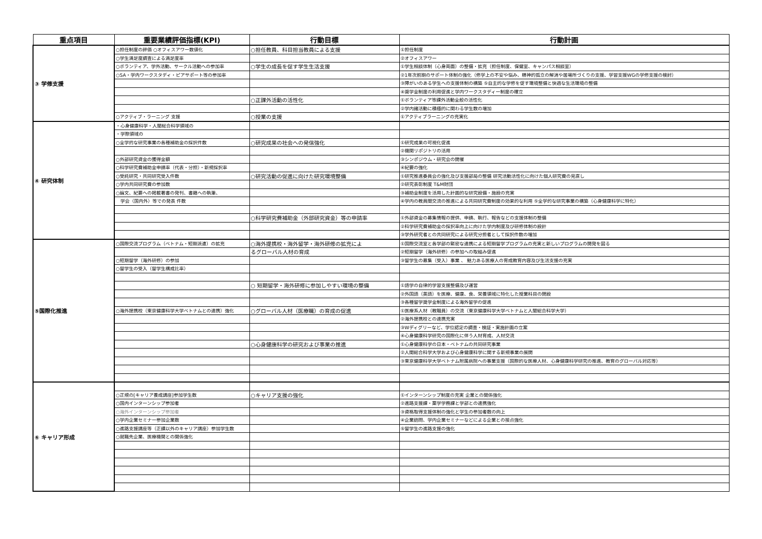| 重点項目 | 重要業績評価指標(KPI) | 行動目標 | 行動計画 |
| --- | --- | --- | --- |
| ③ 学修支援 | ○担任制度の評価 ○オフィスアワー数値化 | ○担任教員、科目担当教員による支援 | ①担任制度 |
| | ○学生満足度調査による満足度率 | | ②オフィスアワー |
| | ○ボランティア、学外活動、サークル活動への参加率 | ○学生の成長を促す学生生活支援 | ①学生相談体制（心身両面）の整備・拡充（担任制度、保健室、キャンパス相談室） |
| | ○SA・学内ワークスタディ・ピアサポート等の参加率 | | ②1年次前期のサポート体制の強化（修学上の不安や悩み、精神的孤立の解消や居場所づくりの支援、学習支援WGの学修支援の検討） |
| | | | ③障がいのある学生への支援体制の構築 ⑤自主的な学修を促す環境整備と快適な生活環境の整備 |
| | | | ④奨学金制度の利用促進と学内ワークスタディー制度の確立 |
| | | ○正課外活動の活性化 | ①ボランティア等課外活動全般の活性化 |
| | | | ②学内諸活動に積極的に関わる学生数の増加 |
| | ○アクティブ・ラーニング 支援 | ○授業の支援 | ①アクティブラーニングの充実化 |
| ④ 研究体制 | ・心身健康科学・人間総合科学領域の | | |
| | ・学際領域の | | |
| | ○全学的な研究事業の各種補助金の採択件数 | ○研究成果の社会への発信強化 | ①研究成果の可視化促進 |
| | | | ②機関リポジトリの活用 |
| | ○外部研究資金の獲得金額 | | ③シンポジウム・研究会の開催 |
| | ○科学研究費補助金申請率（代表・分担）・新規採択率 | | ④紀要の強化 |
| | ○受託研究・共同研究受入件数 | ○研究活動の促進に向けた研究環境整備 | ①研究推進委員会の強化及び支援部局の整備 研究活動活性化に向けた個人研究費の見直し |
| | ○学内共同研究費の参加数 | | ②研究表彰制度 T&M財団 |
| | ○論文、紀要への掲載著書の発刊、書籍への執筆、 | | ③補助金制度を活用した計画的な研究設備・施設の充実 |
| | 学会（国内外）等での発表 件数 | | ④学内の教員間交流の推進による共同研究費制度の効果的な利用 ⑤全学的な研究事業の構築（心身健康科学に特化） |
| | | ○科学研究費補助金（外部研究資金）等の申請率 | ①外部資金の募集情報の提供、申請、執行、報告などの支援体制の整備 |
| | | | ②科学研究費補助金の採択率向上に向けた学内制度及び研修体制の設計 |
| | | | ③学外研究者との共同研究による研究分担者として採択件数の増加 |
| ⑤国際化推進 | ○国際交流プログラム（ベトナム・短期派遣）の拡充 | ○海外提携校・海外留学・海外研修の拡充によ | ①国際交流室と各学部の緊密な連携による短期留学プログラムの充実と新しいプログラムの開発を図る |
| | | るグローバル人材の育成 | ②短期留学（海外研修）の参加への取組み促進 |
| | ○短期留学（海外研修）の参加 | | ③留学生の募集（受入）事業 、 魅力ある医療人の育成教育内容及び生活支援の充実 |
| | ○留学生の受入（留学生構成比率） | | |
| | | ○ 短期留学・海外研修に参加しやすい環境の整備 | ①語学の自律的学習支援整備及び運営 |
| | | | ②外国語（英語）を医療、健康、食、栄養領域に特化した授業科目の開設 |
| | | | ③各種留学奨学金制度による海外留学の促進 |
| | ○海外提携校（東京健康科学大学ベトナムとの連携）強化 | ○グローバル人材（医療職）の育成の促進 | ①医療系人材（教職員）の交流（東京健康科学大学ベトナムと人間総合科学大学） |
| | | | ②海外提携校との連携充実 |
| | | | ③Wディグリーなど、学位認定の調査・検証・実施計画の立案 |
| | | | ④心身健康科学研究の国際化に伴う人材育成、人材交流 |
| | | ○心身健康科学の研究および事業の推進 | ①心身健康科学の日本・ベトナムの共同研究事業 |
| | | | ②人間総合科学大学および心身健康科学に関する新規事業の展開 |
| | | | ③東京健康科学大学ベトナム附属病院への事業支援（国際的な医療人材、心身健康科学研究の推進、教育のグローバル対応等） |
| ⑥ キャリア形成 | | | |
| | ○正規の[キャリア養成講座]参加学生数 | ○キャリア支援の強化 | ①インターンシップ制度の充実 企業との関係強化 |
| | ○国内インターンシップ参加者 | | ②進路支援課・薬学学務課と学部との連携強化 |
| | ○海外インターンシップ参加者 | | ③資格取得支援体制の強化と学生の参加者数の向上 |
| | ○学内企業セミナー参加企業数 | | ④企業訪問、学内企業セミナーなどによる企業との接点強化 |
| | ○進路支援講座等（正課以外のキャリア講座）参加学生数 | | ⑤留学生の進路支援の強化 |
| | ○就職先企業、医療機関との関係強化 | | |